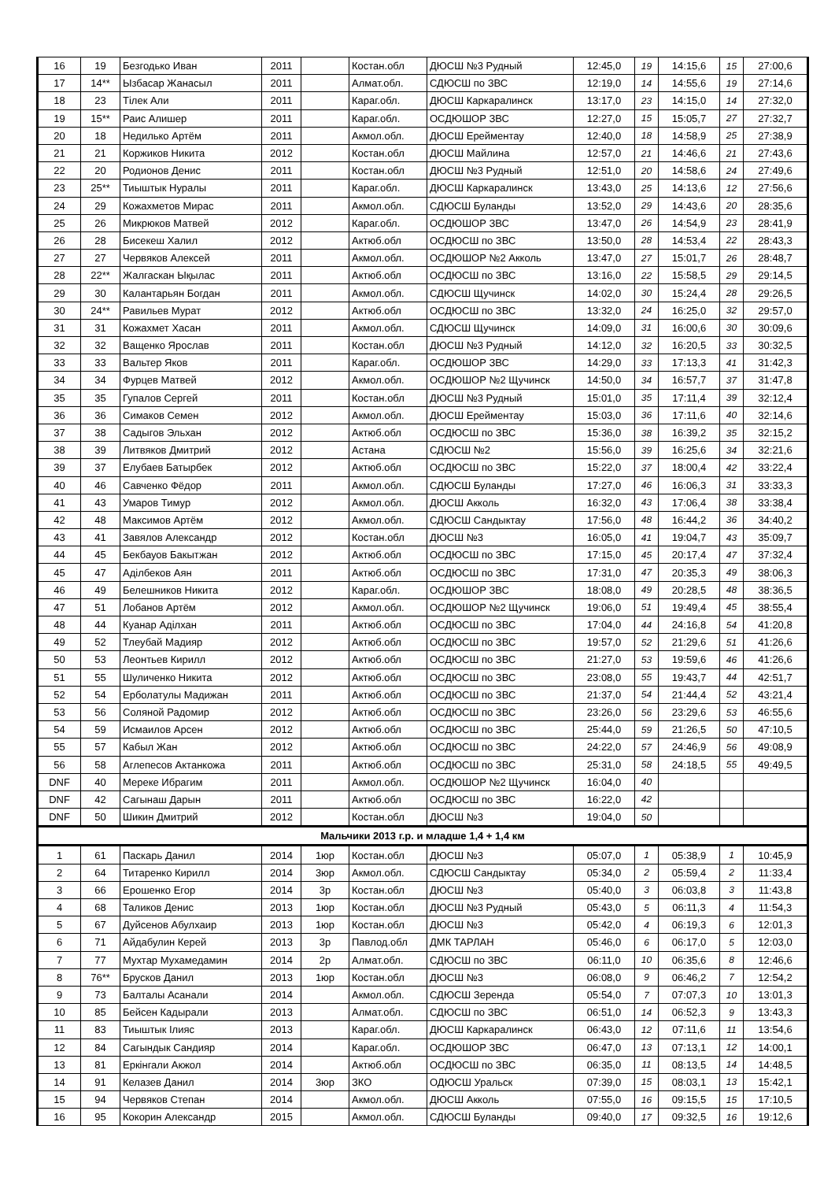| 16 | 19 | Безгодько Иван | 2011 | | Костан.обл | ДЮСШ №3 Рудный | 12:45,0 | 19 | 14:15,6 | 15 | 27:00,6 |
| 17 | 14** | Ызбасар Жанасыл | 2011 | | Алмат.обл. | СДЮСШ по ЗВС | 12:19,0 | 14 | 14:55,6 | 19 | 27:14,6 |
| 18 | 23 | Тілек Али | 2011 | | Караг.обл. | ДЮСШ Каркаралинск | 13:17,0 | 23 | 14:15,0 | 14 | 27:32,0 |
| 19 | 15** | Раис Алишер | 2011 | | Караг.обл. | ОСДЮШОР ЗВС | 12:27,0 | 15 | 15:05,7 | 27 | 27:32,7 |
| 20 | 18 | Недилько Артём | 2011 | | Акмол.обл. | ДЮСШ Ерейментау | 12:40,0 | 18 | 14:58,9 | 25 | 27:38,9 |
| 21 | 21 | Коржиков Никита | 2012 | | Костан.обл | ДЮСШ Майлина | 12:57,0 | 21 | 14:46,6 | 21 | 27:43,6 |
| 22 | 20 | Родионов Денис | 2011 | | Костан.обл | ДЮСШ №3 Рудный | 12:51,0 | 20 | 14:58,6 | 24 | 27:49,6 |
| 23 | 25** | Тиыштык Нуралы | 2011 | | Караг.обл. | ДЮСШ Каркаралинск | 13:43,0 | 25 | 14:13,6 | 12 | 27:56,6 |
| 24 | 29 | Кожахметов Мирас | 2011 | | Акмол.обл. | СДЮСШ Буланды | 13:52,0 | 29 | 14:43,6 | 20 | 28:35,6 |
| 25 | 26 | Микрюков Матвей | 2012 | | Караг.обл. | ОСДЮШОР ЗВС | 13:47,0 | 26 | 14:54,9 | 23 | 28:41,9 |
| 26 | 28 | Бисекеш Халил | 2012 | | Актюб.обл | ОСДЮСШ по ЗВС | 13:50,0 | 28 | 14:53,4 | 22 | 28:43,3 |
| 27 | 27 | Червяков Алексей | 2011 | | Акмол.обл. | ОСДЮШОР №2 Акколь | 13:47,0 | 27 | 15:01,7 | 26 | 28:48,7 |
| 28 | 22** | Жалгаскан Ықылас | 2011 | | Актюб.обл | ОСДЮСШ по ЗВС | 13:16,0 | 22 | 15:58,5 | 29 | 29:14,5 |
| 29 | 30 | Калантарьян Богдан | 2011 | | Акмол.обл. | СДЮСШ Щучинск | 14:02,0 | 30 | 15:24,4 | 28 | 29:26,5 |
| 30 | 24** | Равильев Мурат | 2012 | | Актюб.обл | ОСДЮСШ по ЗВС | 13:32,0 | 24 | 16:25,0 | 32 | 29:57,0 |
| 31 | 31 | Кожахмет Хасан | 2011 | | Акмол.обл. | СДЮСШ Щучинск | 14:09,0 | 31 | 16:00,6 | 30 | 30:09,6 |
| 32 | 32 | Ващенко Ярослав | 2011 | | Костан.обл | ДЮСШ №3 Рудный | 14:12,0 | 32 | 16:20,5 | 33 | 30:32,5 |
| 33 | 33 | Вальтер Яков | 2011 | | Караг.обл. | ОСДЮШОР ЗВС | 14:29,0 | 33 | 17:13,3 | 41 | 31:42,3 |
| 34 | 34 | Фурцев Матвей | 2012 | | Акмол.обл. | ОСДЮШОР №2 Щучинск | 14:50,0 | 34 | 16:57,7 | 37 | 31:47,8 |
| 35 | 35 | Гупалов Сергей | 2011 | | Костан.обл | ДЮСШ №3 Рудный | 15:01,0 | 35 | 17:11,4 | 39 | 32:12,4 |
| 36 | 36 | Симаков Семен | 2012 | | Акмол.обл. | ДЮСШ Ерейментау | 15:03,0 | 36 | 17:11,6 | 40 | 32:14,6 |
| 37 | 38 | Садыгов Эльхан | 2012 | | Актюб.обл | ОСДЮСШ по ЗВС | 15:36,0 | 38 | 16:39,2 | 35 | 32:15,2 |
| 38 | 39 | Литвяков Дмитрий | 2012 | | Астана | СДЮСШ №2 | 15:56,0 | 39 | 16:25,6 | 34 | 32:21,6 |
| 39 | 37 | Елубаев Батырбек | 2012 | | Актюб.обл | ОСДЮСШ по ЗВС | 15:22,0 | 37 | 18:00,4 | 42 | 33:22,4 |
| 40 | 46 | Савченко Фёдор | 2011 | | Акмол.обл. | СДЮСШ Буланды | 17:27,0 | 46 | 16:06,3 | 31 | 33:33,3 |
| 41 | 43 | Умаров Тимур | 2012 | | Акмол.обл. | ДЮСШ Акколь | 16:32,0 | 43 | 17:06,4 | 38 | 33:38,4 |
| 42 | 48 | Максимов Артём | 2012 | | Акмол.обл. | СДЮСШ Сандыктау | 17:56,0 | 48 | 16:44,2 | 36 | 34:40,2 |
| 43 | 41 | Завялов Александр | 2012 | | Костан.обл | ДЮСШ №3 | 16:05,0 | 41 | 19:04,7 | 43 | 35:09,7 |
| 44 | 45 | Бекбауов Бакытжан | 2012 | | Актюб.обл | ОСДЮСШ по ЗВС | 17:15,0 | 45 | 20:17,4 | 47 | 37:32,4 |
| 45 | 47 | Аділбеков Аян | 2011 | | Актюб.обл | ОСДЮСШ по ЗВС | 17:31,0 | 47 | 20:35,3 | 49 | 38:06,3 |
| 46 | 49 | Белешников Никита | 2012 | | Караг.обл. | ОСДЮШОР ЗВС | 18:08,0 | 49 | 20:28,5 | 48 | 38:36,5 |
| 47 | 51 | Лобанов Артём | 2012 | | Акмол.обл. | ОСДЮШОР №2 Щучинск | 19:06,0 | 51 | 19:49,4 | 45 | 38:55,4 |
| 48 | 44 | Куанар Аділхан | 2011 | | Актюб.обл | ОСДЮСШ по ЗВС | 17:04,0 | 44 | 24:16,8 | 54 | 41:20,8 |
| 49 | 52 | Тлеубай Мадияр | 2012 | | Актюб.обл | ОСДЮСШ по ЗВС | 19:57,0 | 52 | 21:29,6 | 51 | 41:26,6 |
| 50 | 53 | Леонтьев Кирилл | 2012 | | Актюб.обл | ОСДЮСШ по ЗВС | 21:27,0 | 53 | 19:59,6 | 46 | 41:26,6 |
| 51 | 55 | Шуличенко Никита | 2012 | | Актюб.обл | ОСДЮСШ по ЗВС | 23:08,0 | 55 | 19:43,7 | 44 | 42:51,7 |
| 52 | 54 | Ерболатулы Мадижан | 2011 | | Актюб.обл | ОСДЮСШ по ЗВС | 21:37,0 | 54 | 21:44,4 | 52 | 43:21,4 |
| 53 | 56 | Соляной Радомир | 2012 | | Актюб.обл | ОСДЮСШ по ЗВС | 23:26,0 | 56 | 23:29,6 | 53 | 46:55,6 |
| 54 | 59 | Исмаилов Арсен | 2012 | | Актюб.обл | ОСДЮСШ по ЗВС | 25:44,0 | 59 | 21:26,5 | 50 | 47:10,5 |
| 55 | 57 | Кабыл Жан | 2012 | | Актюб.обл | ОСДЮСШ по ЗВС | 24:22,0 | 57 | 24:46,9 | 56 | 49:08,9 |
| 56 | 58 | Аглепесов Актанкожа | 2011 | | Актюб.обл | ОСДЮСШ по ЗВС | 25:31,0 | 58 | 24:18,5 | 55 | 49:49,5 |
| DNF | 40 | Мереке Ибрагим | 2011 | | Акмол.обл. | ОСДЮШОР №2 Щучинск | 16:04,0 | 40 | | | |
| DNF | 42 | Сагынаш Дарын | 2011 | | Актюб.обл | ОСДЮСШ по ЗВС | 16:22,0 | 42 | | | |
| DNF | 50 | Шикин Дмитрий | 2012 | | Костан.обл | ДЮСШ №3 | 19:04,0 | 50 | | | |
| Мальчики 2013 г.р. и младше 1,4 + 1,4 км | | | | | | | | | | | |
| 1 | 61 | Паскарь Данил | 2014 | 1юр | Костан.обл | ДЮСШ №3 | 05:07,0 | 1 | 05:38,9 | 1 | 10:45,9 |
| 2 | 64 | Титаренко Кирилл | 2014 | 3юр | Акмол.обл. | СДЮСШ Сандыктау | 05:34,0 | 2 | 05:59,4 | 2 | 11:33,4 |
| 3 | 66 | Ерошенко Егор | 2014 | 3р | Костан.обл | ДЮСШ №3 | 05:40,0 | 3 | 06:03,8 | 3 | 11:43,8 |
| 4 | 68 | Таликов Денис | 2013 | 1юр | Костан.обл | ДЮСШ №3 Рудный | 05:43,0 | 5 | 06:11,3 | 4 | 11:54,3 |
| 5 | 67 | Дуйсенов Абулхаир | 2013 | 1юр | Костан.обл | ДЮСШ №3 | 05:42,0 | 4 | 06:19,3 | 6 | 12:01,3 |
| 6 | 71 | Айдабулин Керей | 2013 | 3р | Павлод.обл | ДМК ТАРЛАН | 05:46,0 | 6 | 06:17,0 | 5 | 12:03,0 |
| 7 | 77 | Мухтар Мухамедамин | 2014 | 2р | Алмат.обл. | СДЮСШ по ЗВС | 06:11,0 | 10 | 06:35,6 | 8 | 12:46,6 |
| 8 | 76** | Брусков Данил | 2013 | 1юр | Костан.обл | ДЮСШ №3 | 06:08,0 | 9 | 06:46,2 | 7 | 12:54,2 |
| 9 | 73 | Балталы Асанали | 2014 | | Акмол.обл. | СДЮСШ Зеренда | 05:54,0 | 7 | 07:07,3 | 10 | 13:01,3 |
| 10 | 85 | Бейсен Кадырали | 2013 | | Алмат.обл. | СДЮСШ по ЗВС | 06:51,0 | 14 | 06:52,3 | 9 | 13:43,3 |
| 11 | 83 | Тиыштык Ілияс | 2013 | | Караг.обл. | ДЮСШ Каркаралинск | 06:43,0 | 12 | 07:11,6 | 11 | 13:54,6 |
| 12 | 84 | Сагындык Сандияр | 2014 | | Караг.обл. | ОСДЮШОР ЗВС | 06:47,0 | 13 | 07:13,1 | 12 | 14:00,1 |
| 13 | 81 | Еркінгали Акжол | 2014 | | Актюб.обл | ОСДЮСШ по ЗВС | 06:35,0 | 11 | 08:13,5 | 14 | 14:48,5 |
| 14 | 91 | Келазев Данил | 2014 | 3юр | ЗКО | ОДЮСШ Уральск | 07:39,0 | 15 | 08:03,1 | 13 | 15:42,1 |
| 15 | 94 | Червяков Степан | 2014 | | Акмол.обл. | ДЮСШ Акколь | 07:55,0 | 16 | 09:15,5 | 15 | 17:10,5 |
| 16 | 95 | Кокорин Александр | 2015 | | Акмол.обл. | СДЮСШ Буланды | 09:40,0 | 17 | 09:32,5 | 16 | 19:12,6 |